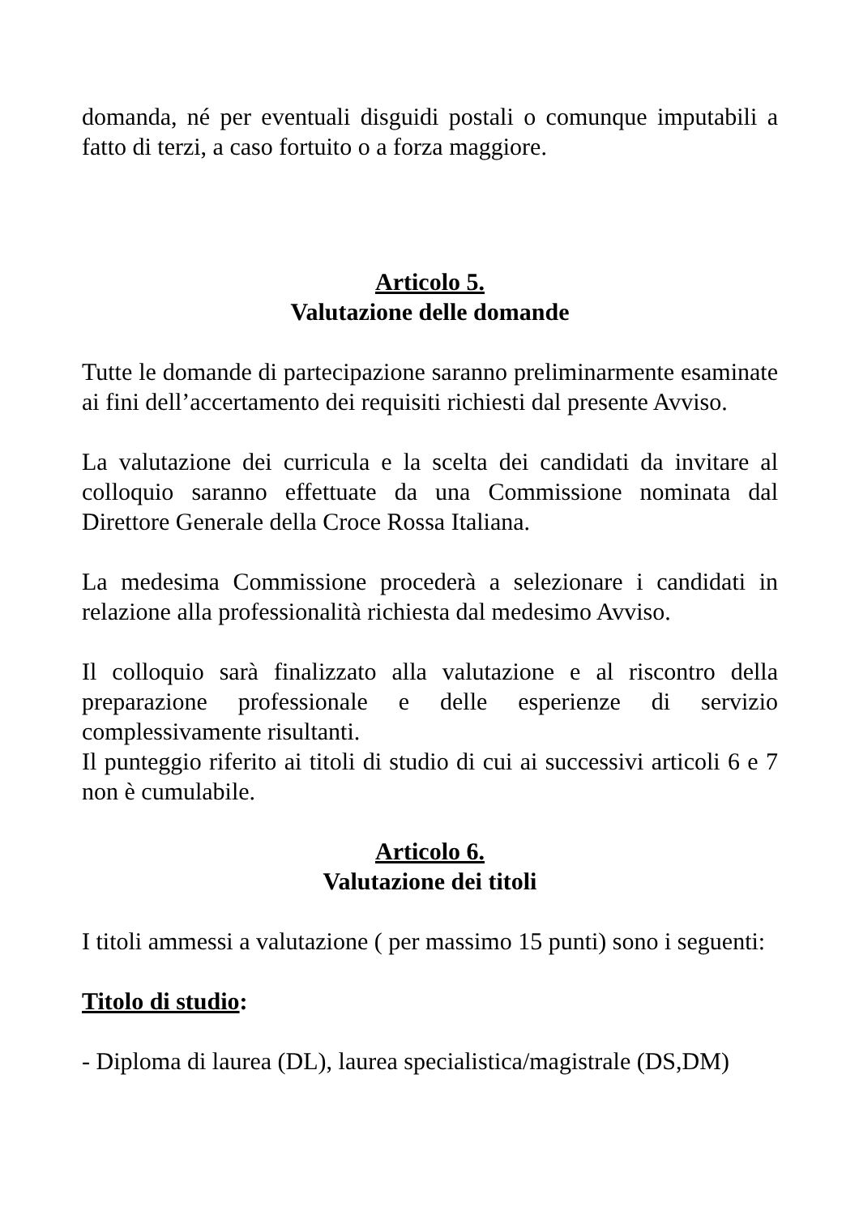domanda, né per eventuali disguidi postali o comunque imputabili a fatto di terzi, a caso fortuito o a forza maggiore.
Articolo 5.
Valutazione delle domande
Tutte le domande di partecipazione saranno preliminarmente esaminate ai fini dell’accertamento dei requisiti richiesti dal presente Avviso.
La valutazione dei curricula e la scelta dei candidati da invitare al colloquio saranno effettuate da una Commissione nominata dal Direttore Generale della Croce Rossa Italiana.
La medesima Commissione procederà a selezionare i candidati in relazione alla professionalità richiesta dal medesimo Avviso.
Il colloquio sarà finalizzato alla valutazione e al riscontro della preparazione professionale e delle esperienze di servizio complessivamente risultanti.
Il punteggio riferito ai titoli di studio di cui ai successivi articoli 6 e 7 non è cumulabile.
Articolo 6.
Valutazione dei titoli
I titoli ammessi a valutazione ( per massimo 15 punti) sono i seguenti:
Titolo di studio:
- Diploma di laurea (DL), laurea specialistica/magistrale (DS,DM)